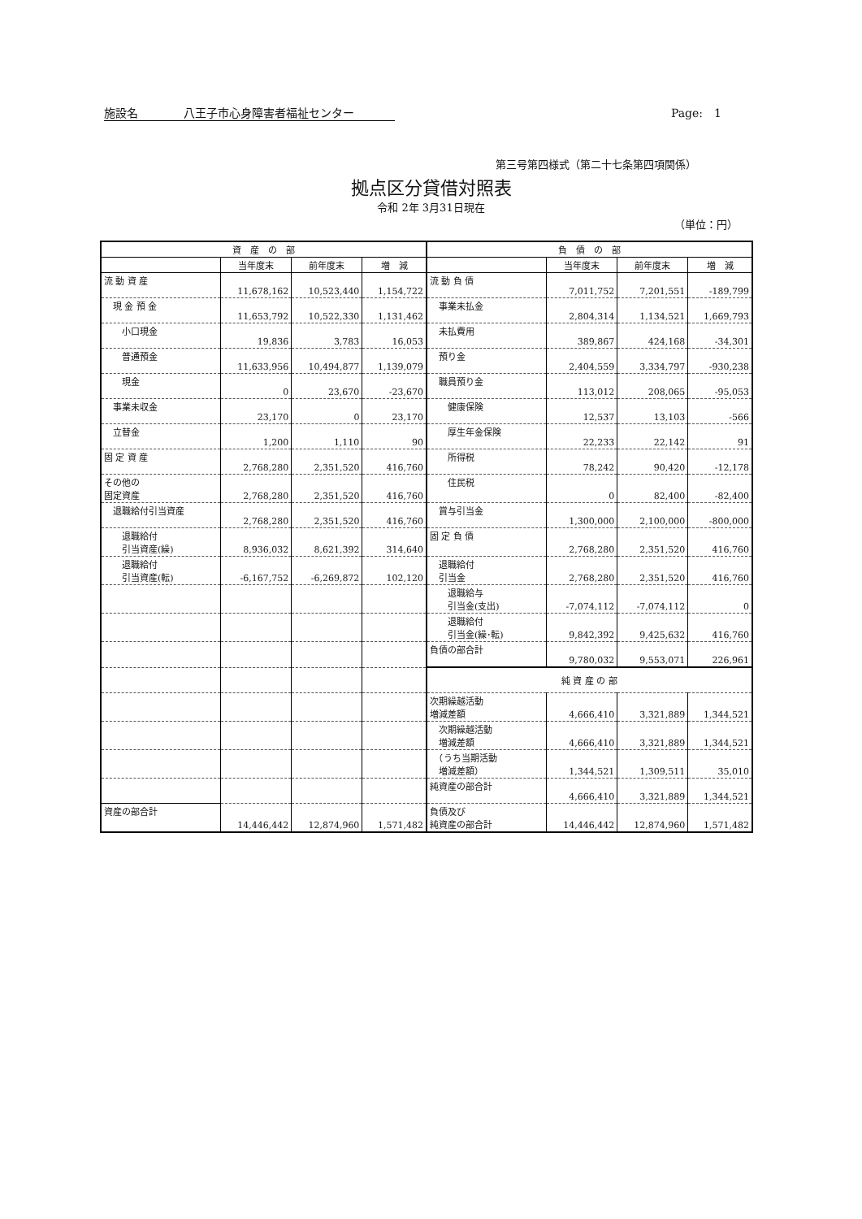施設名　　　　八王子市心身障害者福祉センター Page:　1
第三号第四様式（第二十七条第四項関係）
拠点区分貸借対照表
令和 2年 3月31日現在
（単位：円）
| 資 産 の 部 | | | | 負 債 の 部 | | | |
| --- | --- | --- | --- | --- | --- | --- | --- |
| | 当年度末 | 前年度末 | 増 減 | | 当年度末 | 前年度末 | 増 減 |
| 流 動 資 産 | 11,678,162 | 10,523,440 | 1,154,722 | 流 動 負 債 | 7,011,752 | 7,201,551 | -189,799 |
| 現 金 預 金 | 11,653,792 | 10,522,330 | 1,131,462 | 事業未払金 | 2,804,314 | 1,134,521 | 1,669,793 |
| 小口現金 | 19,836 | 3,783 | 16,053 | 未払費用 | 389,867 | 424,168 | -34,301 |
| 普通預金 | 11,633,956 | 10,494,877 | 1,139,079 | 預り金 | 2,404,559 | 3,334,797 | -930,238 |
| 現金 | 0 | 23,670 | -23,670 | 職員預り金 | 113,012 | 208,065 | -95,053 |
| 事業未収金 | 23,170 | 0 | 23,170 | 健康保険 | 12,537 | 13,103 | -566 |
| 立替金 | 1,200 | 1,110 | 90 | 厚生年金保険 | 22,233 | 22,142 | 91 |
| 固 定 資 産 | 2,768,280 | 2,351,520 | 416,760 | 所得税 | 78,242 | 90,420 | -12,178 |
| その他の 固定資産 | 2,768,280 | 2,351,520 | 416,760 | 住民税 | 0 | 82,400 | -82,400 |
| 退職給付引当資産 | 2,768,280 | 2,351,520 | 416,760 | 賞与引当金 | 1,300,000 | 2,100,000 | -800,000 |
| 退職給付 引当資産(繰) | 8,936,032 | 8,621,392 | 314,640 | 固 定 負 債 | 2,768,280 | 2,351,520 | 416,760 |
| 退職給付 引当資産(転) | -6,167,752 | -6,269,872 | 102,120 | 退職給付 引当金 | 2,768,280 | 2,351,520 | 416,760 |
| | | | | 退職給与 引当金(支出) | -7,074,112 | -7,074,112 | 0 |
| | | | | 退職給付 引当金(繰･転) | 9,842,392 | 9,425,632 | 416,760 |
| | | | | 負債の部合計 | 9,780,032 | 9,553,071 | 226,961 |
| | | | | 純 資 産 の 部 | | | |
| | | | | 次期繰越活動 増減差額 | 4,666,410 | 3,321,889 | 1,344,521 |
| | | | | 次期繰越活動 増減差額 | 4,666,410 | 3,321,889 | 1,344,521 |
| | | | | （うち当期活動 増減差額） | 1,344,521 | 1,309,511 | 35,010 |
| | | | | 純資産の部合計 | 4,666,410 | 3,321,889 | 1,344,521 |
| 資産の部合計 | 14,446,442 | 12,874,960 | 1,571,482 | 負債及び 純資産の部合計 | 14,446,442 | 12,874,960 | 1,571,482 |